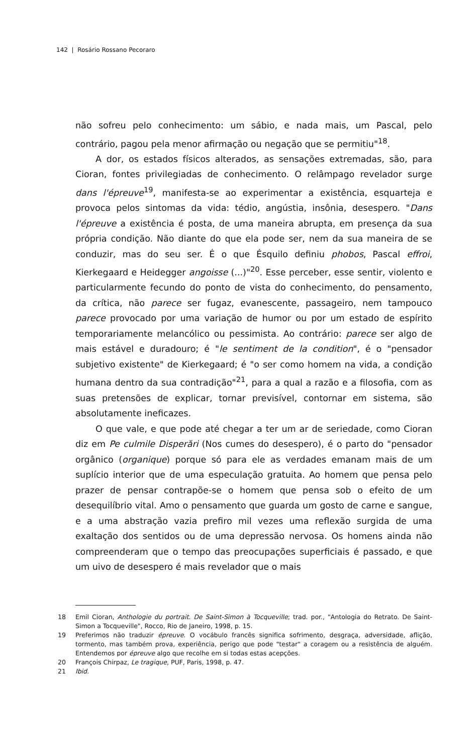142 | Rosário Rossano Pecoraro
não sofreu pelo conhecimento: um sábio, e nada mais, um Pascal, pelo contrário, pagou pela menor afirmação ou negação que se permitiu"<sup>18</sup>.
A dor, os estados físicos alterados, as sensações extremadas, são, para Cioran, fontes privilegiadas de conhecimento. O relâmpago revelador surge dans l'épreuve<sup>19</sup>, manifesta-se ao experimentar a existência, esquarteja e provoca pelos sintomas da vida: tédio, angústia, insônia, desespero. "Dans l'épreuve a existência é posta, de uma maneira abrupta, em presença da sua própria condição. Não diante do que ela pode ser, nem da sua maneira de se conduzir, mas do seu ser. É o que Ésquilo definiu phobos, Pascal effroi, Kierkegaard e Heidegger angoisse (...)"<sup>20</sup>. Esse perceber, esse sentir, violento e particularmente fecundo do ponto de vista do conhecimento, do pensamento, da crítica, não parece ser fugaz, evanescente, passageiro, nem tampouco parece provocado por uma variação de humor ou por um estado de espírito temporariamente melancólico ou pessimista. Ao contrário: parece ser algo de mais estável e duradouro; é "le sentiment de la condition", é o "pensador subjetivo existente" de Kierkegaard; é "o ser como homem na vida, a condição humana dentro da sua contradição"<sup>21</sup>, para a qual a razão e a filosofia, com as suas pretensões de explicar, tornar previsível, contornar em sistema, são absolutamente ineficazes.
O que vale, e que pode até chegar a ter um ar de seriedade, como Cioran diz em Pe culmile Disperări (Nos cumes do desespero), é o parto do "pensador orgânico (organique) porque só para ele as verdades emanam mais de um suplício interior que de uma especulação gratuita. Ao homem que pensa pelo prazer de pensar contrapõe-se o homem que pensa sob o efeito de um desequilíbrio vital. Amo o pensamento que guarda um gosto de carne e sangue, e a uma abstração vazia prefiro mil vezes uma reflexão surgida de uma exaltação dos sentidos ou de uma depressão nervosa. Os homens ainda não compreenderam que o tempo das preocupações superficiais é passado, e que um uivo de desespero é mais revelador que o mais
18 Emil Cioran, Anthologie du portrait. De Saint-Simon à Tocqueville; trad. por., "Antologia do Retrato. De Saint-Simon a Tocqueville", Rocco, Rio de Janeiro, 1998, p. 15.
19 Preferimos não traduzir épreuve. O vocábulo francês significa sofrimento, desgraça, adversidade, aflição, tormento, mas também prova, experiência, perigo que pode "testar" a coragem ou a resistência de alguém. Entendemos por épreuve algo que recolhe em si todas estas acepções.
20 François Chirpaz, Le tragique, PUF, Paris, 1998, p. 47.
21 Ibid.